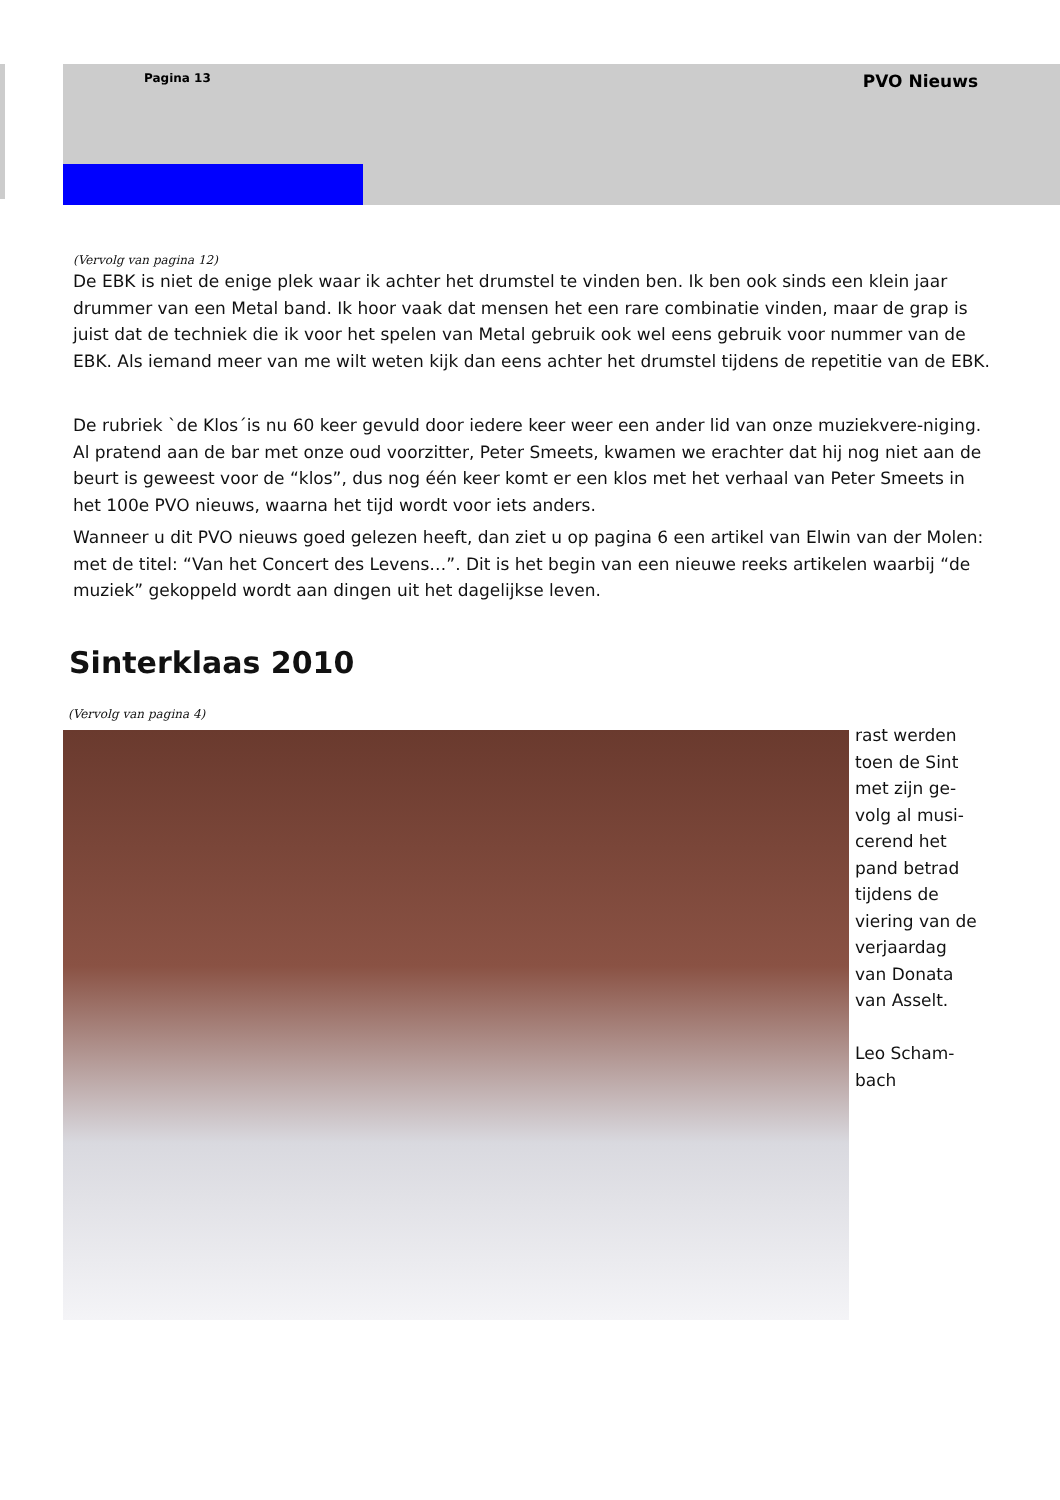Pagina 13 PVO Nieuws
(Vervolg van pagina 12)
De EBK is niet de enige plek waar ik achter het drumstel te vinden ben. Ik ben ook sinds een klein jaar drummer van een Metal band. Ik hoor vaak dat mensen het een rare combinatie vinden, maar de grap is juist dat de techniek die ik voor het spelen van Metal gebruik ook wel eens gebruik voor nummer van de EBK. Als iemand meer van me wilt weten kijk dan eens achter het drumstel tijdens de repetitie van de EBK.
De rubriek `de Klos´is nu 60 keer gevuld door iedere keer weer een ander lid van onze muziekvere-niging. Al pratend aan de bar met onze oud voorzitter, Peter Smeets, kwamen we erachter dat hij nog niet aan de beurt is geweest voor de “klos”, dus nog één keer komt er een klos met het verhaal van Peter Smeets in het 100e PVO nieuws, waarna het tijd wordt voor iets anders.
Wanneer u dit PVO nieuws goed gelezen heeft, dan ziet u op pagina 6 een artikel van Elwin van der Molen: met de titel: “Van het Concert des Levens…”. Dit is het begin van een nieuwe reeks artikelen waarbij “de muziek” gekoppeld wordt aan dingen uit het dagelijkse leven.
Sinterklaas 2010
(Vervolg van pagina 4)
rast werden
toen de Sint
met zijn ge-
volg al musi-
cerend het
pand betrad
tijdens de
viering van de
verjaardag
van Donata
van Asselt.
Leo Scham-
bach